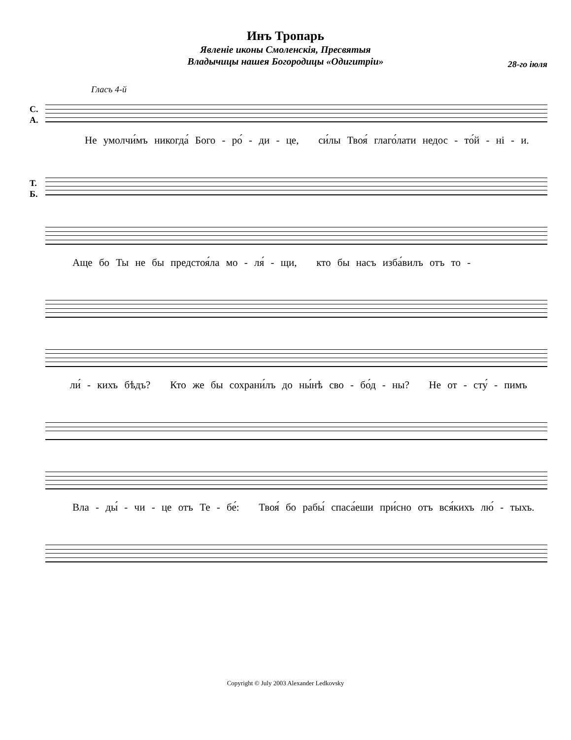Инъ Тропарь
Явленіе иконы Смоленскія, Пресвятыя
Владычицы нашея Богородицы «Одигитріи»
28-го іюля
Гласъ 4-й
С.
А.
Не умолчи́мъ никогда́ Бого - ро́ - ди - це, си́лы Твоя́ глаго́лати недос - то́й - ні - и.
Т.
Б.
Аще бо Ты не бы предстоя́ла мо - ля́ - щи, кто бы насъ изба́вилъ отъ то -
ли́ - кихъ бѣдъ? Кто же бы сохрани́лъ до ны́нѣ сво - бо́д - ны? Не от - сту́ - пимъ
Вла - ды́ - чи - це отъ Те - бе́: Твоя́ бо рабы́ спаса́еши при́сно отъ вся́кихъ лю́ - тыхъ.
Copyright © July 2003 Alexander Ledkovsky